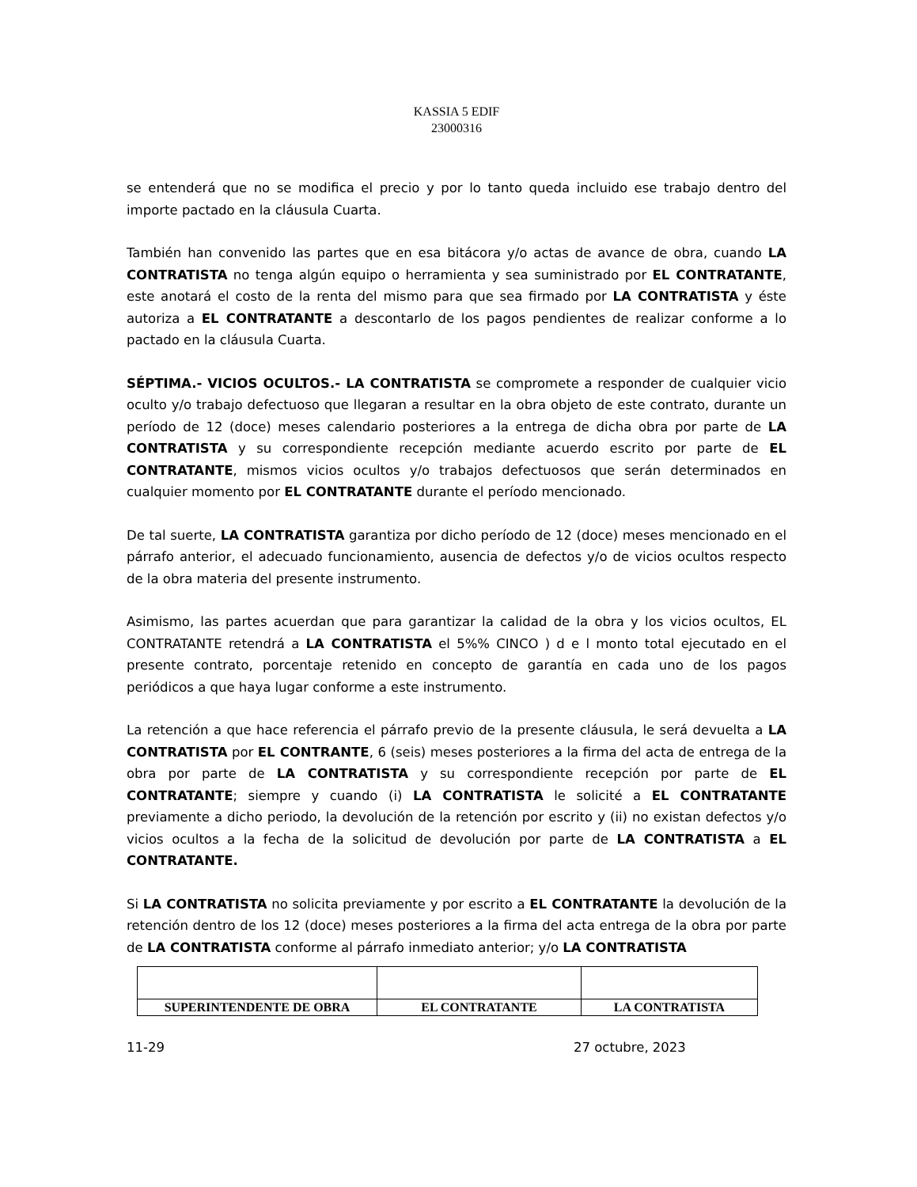KASSIA 5 EDIF
23000316
se entenderá que no se modifica el precio y por lo tanto queda incluido ese trabajo dentro del importe pactado en la cláusula Cuarta.
También han convenido las partes que en esa bitácora y/o actas de avance de obra, cuando LA CONTRATISTA no tenga algún equipo o herramienta y sea suministrado por EL CONTRATANTE, este anotará el costo de la renta del mismo para que sea firmado por LA CONTRATISTA y éste autoriza a EL CONTRATANTE a descontarlo de los pagos pendientes de realizar conforme a lo pactado en la cláusula Cuarta.
SÉPTIMA.- VICIOS OCULTOS.- LA CONTRATISTA se compromete a responder de cualquier vicio oculto y/o trabajo defectuoso que llegaran a resultar en la obra objeto de este contrato, durante un período de 12 (doce) meses calendario posteriores a la entrega de dicha obra por parte de LA CONTRATISTA y su correspondiente recepción mediante acuerdo escrito por parte de EL CONTRATANTE, mismos vicios ocultos y/o trabajos defectuosos que serán determinados en cualquier momento por EL CONTRATANTE durante el período mencionado.
De tal suerte, LA CONTRATISTA garantiza por dicho período de 12 (doce) meses mencionado en el párrafo anterior, el adecuado funcionamiento, ausencia de defectos y/o de vicios ocultos respecto de la obra materia del presente instrumento.
Asimismo, las partes acuerdan que para garantizar la calidad de la obra y los vicios ocultos, EL CONTRATANTE retendrá a LA CONTRATISTA el 5%% CINCO ) d e l monto total ejecutado en el presente contrato, porcentaje retenido en concepto de garantía en cada uno de los pagos periódicos a que haya lugar conforme a este instrumento.
La retención a que hace referencia el párrafo previo de la presente cláusula, le será devuelta a LA CONTRATISTA por EL CONTRANTE, 6 (seis) meses posteriores a la firma del acta de entrega de la obra por parte de LA CONTRATISTA y su correspondiente recepción por parte de EL CONTRATANTE; siempre y cuando (i) LA CONTRATISTA le solicité a EL CONTRATANTE previamente a dicho periodo, la devolución de la retención por escrito y (ii) no existan defectos y/o vicios ocultos a la fecha de la solicitud de devolución por parte de LA CONTRATISTA a EL CONTRATANTE.
Si LA CONTRATISTA no solicita previamente y por escrito a EL CONTRATANTE la devolución de la retención dentro de los 12 (doce) meses posteriores a la firma del acta entrega de la obra por parte de LA CONTRATISTA conforme al párrafo inmediato anterior; y/o LA CONTRATISTA
| SUPERINTENDENTE DE OBRA | EL CONTRATANTE | LA CONTRATISTA |
11-29 27 octubre, 2023